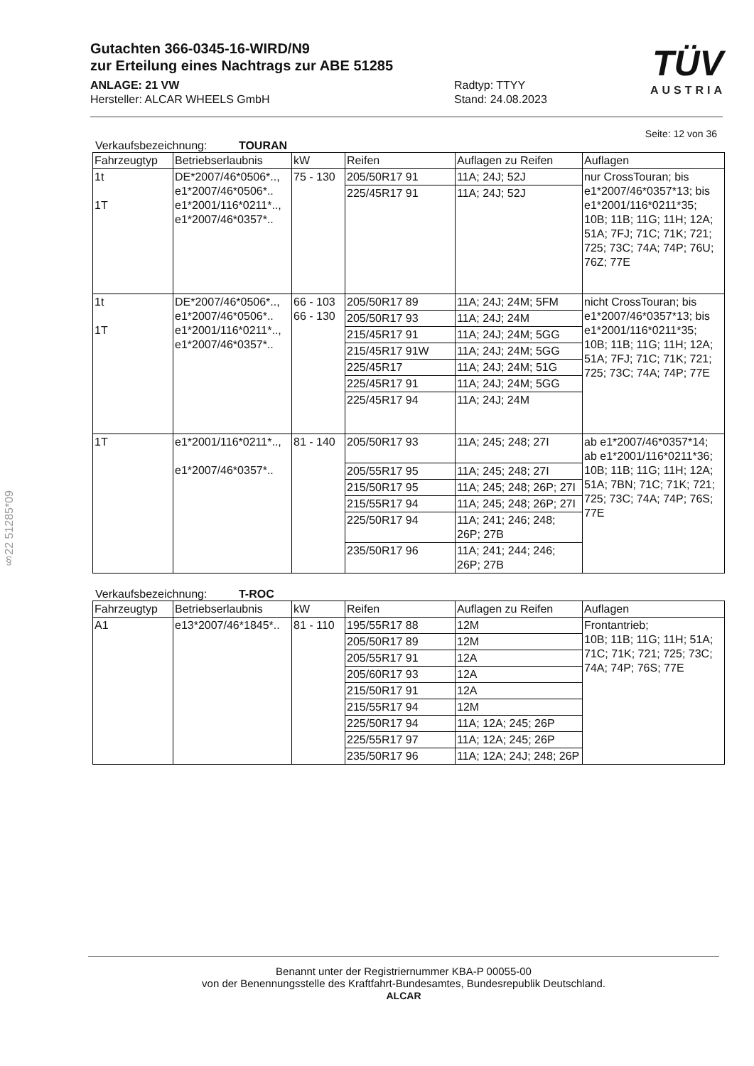Gutachten 366-0345-16-WIRD/N9
zur Erteilung eines Nachtrags zur ABE 51285
ANLAGE: 21 VW
Hersteller: ALCAR WHEELS GmbH
Radtyp: TTYY
Stand: 24.08.2023
TÜV
AUSTRIA
Seite: 12 von 36
Verkaufsbezeichnung: TOURAN
| Fahrzeugtyp | Betriebserlaubnis | kW | Reifen | Auflagen zu Reifen | Auflagen |
| --- | --- | --- | --- | --- | --- |
| 1t 1T | DE*2007/46*0506*.., e1*2007/46*0506*.. e1*2001/116*0211*.., e1*2007/46*0357*.. | 75 - 130 | 205/50R17 91 | 11A; 24J; 52J | nur CrossTouran; bis e1*2007/46*0357*13; bis e1*2001/116*0211*35; 10B; 11B; 11G; 11H; 12A; 51A; 7FJ; 71C; 71K; 721; 725; 73C; 74A; 74P; 76U; 76Z; 77E |
| | | | 225/45R17 91 | 11A; 24J; 52J | |
| 1t 1T | DE*2007/46*0506*.., e1*2007/46*0506*.. e1*2001/116*0211*.., e1*2007/46*0357*.. | 66 - 103 66 - 130 | 205/50R17 89 | 11A; 24J; 24M; 5FM | nicht CrossTouran; bis e1*2007/46*0357*13; bis e1*2001/116*0211*35; 10B; 11B; 11G; 11H; 12A; 51A; 7FJ; 71C; 71K; 721; 725; 73C; 74A; 74P; 77E |
| | | | 205/50R17 93 | 11A; 24J; 24M | |
| | | | 215/45R17 91 | 11A; 24J; 24M; 5GG | |
| | | | 215/45R17 91W | 11A; 24J; 24M; 5GG | |
| | | | 225/45R17 | 11A; 24J; 24M; 51G | |
| | | | 225/45R17 91 | 11A; 24J; 24M; 5GG | |
| | | | 225/45R17 94 | 11A; 24J; 24M | |
| 1T | e1*2001/116*0211*.., e1*2007/46*0357*.. | 81 - 140 | 205/50R17 93 | 11A; 245; 248; 27I | ab e1*2007/46*0357*14; ab e1*2001/116*0211*36; 10B; 11B; 11G; 11H; 12A; 51A; 7BN; 71C; 71K; 721; 725; 73C; 74A; 74P; 76S; 77E |
| | | | 205/55R17 95 | 11A; 245; 248; 27I | |
| | | | 215/50R17 95 | 11A; 245; 248; 26P; 27I | |
| | | | 215/55R17 94 | 11A; 245; 248; 26P; 27I | |
| | | | 225/50R17 94 | 11A; 241; 246; 248; 26P; 27B | |
| | | | 235/50R17 96 | 11A; 241; 244; 246; 26P; 27B | |
Verkaufsbezeichnung: T-ROC
| Fahrzeugtyp | Betriebserlaubnis | kW | Reifen | Auflagen zu Reifen | Auflagen |
| --- | --- | --- | --- | --- | --- |
| A1 | e13*2007/46*1845*.. | 81 - 110 | 195/55R17 88 | 12M | Frontantrieb; 10B; 11B; 11G; 11H; 51A; 71C; 71K; 721; 725; 73C; 74A; 74P; 76S; 77E |
| | | | 205/50R17 89 | 12M | |
| | | | 205/55R17 91 | 12A | |
| | | | 205/60R17 93 | 12A | |
| | | | 215/50R17 91 | 12A | |
| | | | 215/55R17 94 | 12M | |
| | | | 225/50R17 94 | 11A; 12A; 245; 26P | |
| | | | 225/55R17 97 | 11A; 12A; 245; 26P | |
| | | | 235/50R17 96 | 11A; 12A; 24J; 248; 26P | |
§22 51285*09
Benannt unter der Registriernummer KBA-P 00055-00
von der Benennungsstelle des Kraftfahrt-Bundesamtes, Bundesrepublik Deutschland.
ALCAR